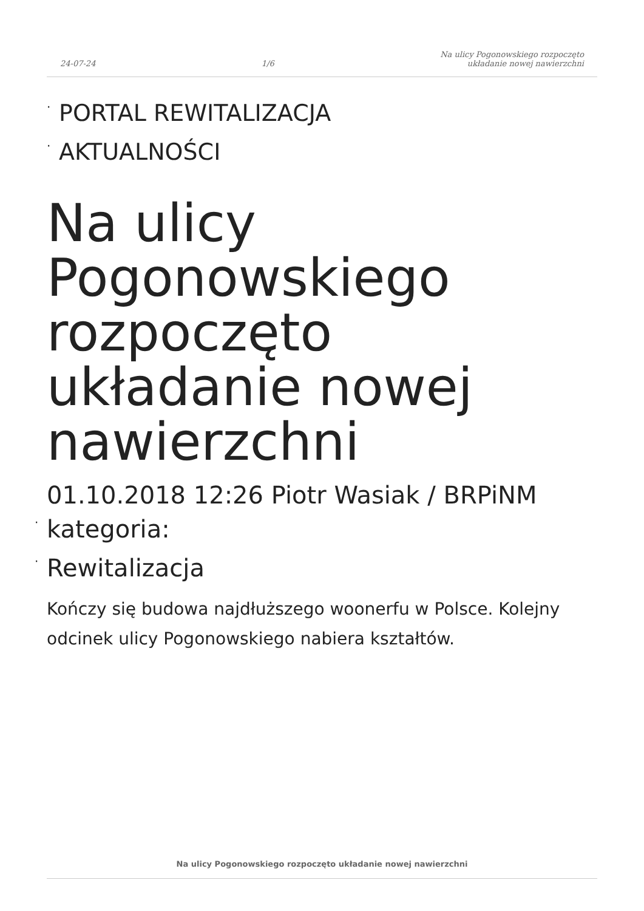24-07-24 1/6 Na ulicy Pogonowskiego rozpoczęto
układanie nowej nawierzchni
· PORTAL REWITALIZACJA
· AKTUALNOŚCI
Na ulicy Pogonowskiego rozpoczęto układanie nowej nawierzchni
01.10.2018 12:26 Piotr Wasiak / BRPiNM
· kategoria:
· Rewitalizacja
Kończy się budowa najdłuższego woonerfu w Polsce. Kolejny odcinek ulicy Pogonowskiego nabiera kształtów.
Na ulicy Pogonowskiego rozpoczęto układanie nowej nawierzchni